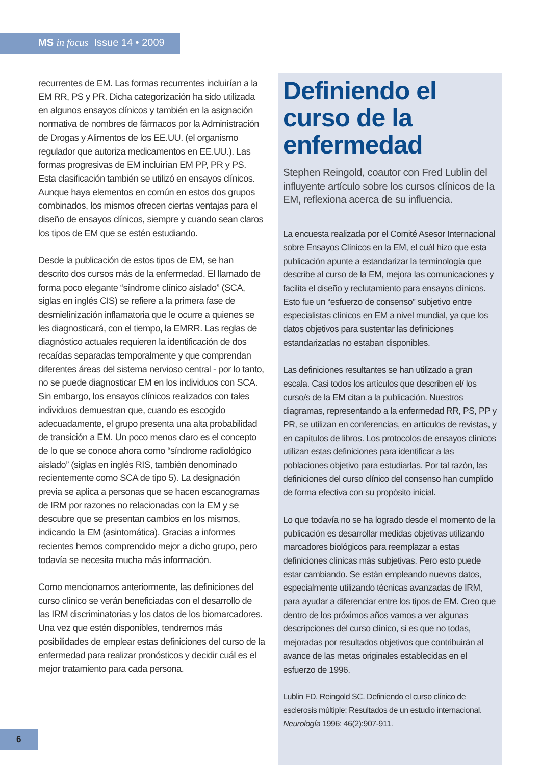MS in focus Issue 14 • 2009
recurrentes de EM. Las formas recurrentes incluirían a la EM RR, PS y PR. Dicha categorización ha sido utilizada en algunos ensayos clínicos y también en la asignación normativa de nombres de fármacos por la Administración de Drogas y Alimentos de los EE.UU. (el organismo regulador que autoriza medicamentos en EE.UU.). Las formas progresivas de EM incluirían EM PP, PR y PS. Esta clasificación también se utilizó en ensayos clínicos. Aunque haya elementos en común en estos dos grupos combinados, los mismos ofrecen ciertas ventajas para el diseño de ensayos clínicos, siempre y cuando sean claros los tipos de EM que se estén estudiando.
Desde la publicación de estos tipos de EM, se han descrito dos cursos más de la enfermedad. El llamado de forma poco elegante “síndrome clínico aislado” (SCA, siglas en inglés CIS) se refiere a la primera fase de desmielinización inflamatoria que le ocurre a quienes se les diagnosticará, con el tiempo, la EMRR. Las reglas de diagnóstico actuales requieren la identificación de dos recaídas separadas temporalmente y que comprendan diferentes áreas del sistema nervioso central - por lo tanto, no se puede diagnosticar EM en los individuos con SCA. Sin embargo, los ensayos clínicos realizados con tales individuos demuestran que, cuando es escogido adecuadamente, el grupo presenta una alta probabilidad de transición a EM. Un poco menos claro es el concepto de lo que se conoce ahora como “síndrome radiológico aislado” (siglas en inglés RIS, también denominado recientemente como SCA de tipo 5). La designación previa se aplica a personas que se hacen escanogramas de IRM por razones no relacionadas con la EM y se descubre que se presentan cambios en los mismos, indicando la EM (asintomática). Gracias a informes recientes hemos comprendido mejor a dicho grupo, pero todavía se necesita mucha más información.
Como mencionamos anteriormente, las definiciones del curso clínico se verán beneficiadas con el desarrollo de las IRM discriminatorias y los datos de los biomarcadores. Una vez que estén disponibles, tendremos más posibilidades de emplear estas definiciones del curso de la enfermedad para realizar pronósticos y decidir cuál es el mejor tratamiento para cada persona.
Definiendo el curso de la enfermedad
Stephen Reingold, coautor con Fred Lublin del influyente artículo sobre los cursos clínicos de la EM, reflexiona acerca de su influencia.
La encuesta realizada por el Comité Asesor Internacional sobre Ensayos Clínicos en la EM, el cuál hizo que esta publicación apunte a estandarizar la terminología que describe al curso de la EM, mejora las comunicaciones y facilita el diseño y reclutamiento para ensayos clínicos. Esto fue un “esfuerzo de consenso” subjetivo entre especialistas clínicos en EM a nivel mundial, ya que los datos objetivos para sustentar las definiciones estandarizadas no estaban disponibles.
Las definiciones resultantes se han utilizado a gran escala. Casi todos los artículos que describen el/ los curso/s de la EM citan a la publicación. Nuestros diagramas, representando a la enfermedad RR, PS, PP y PR, se utilizan en conferencias, en artículos de revistas, y en capítulos de libros. Los protocolos de ensayos clínicos utilizan estas definiciones para identificar a las poblaciones objetivo para estudiarlas. Por tal razón, las definiciones del curso clínico del consenso han cumplido de forma efectiva con su propósito inicial.
Lo que todavía no se ha logrado desde el momento de la publicación es desarrollar medidas objetivas utilizando marcadores biológicos para reemplazar a estas definiciones clínicas más subjetivas. Pero esto puede estar cambiando. Se están empleando nuevos datos, especialmente utilizando técnicas avanzadas de IRM, para ayudar a diferenciar entre los tipos de EM. Creo que dentro de los próximos años vamos a ver algunas descripciones del curso clínico, si es que no todas, mejoradas por resultados objetivos que contribuirán al avance de las metas originales establecidas en el esfuerzo de 1996.
Lublin FD, Reingold SC. Definiendo el curso clínico de esclerosis múltiple: Resultados de un estudio internacional. Neurología 1996: 46(2):907-911.
6